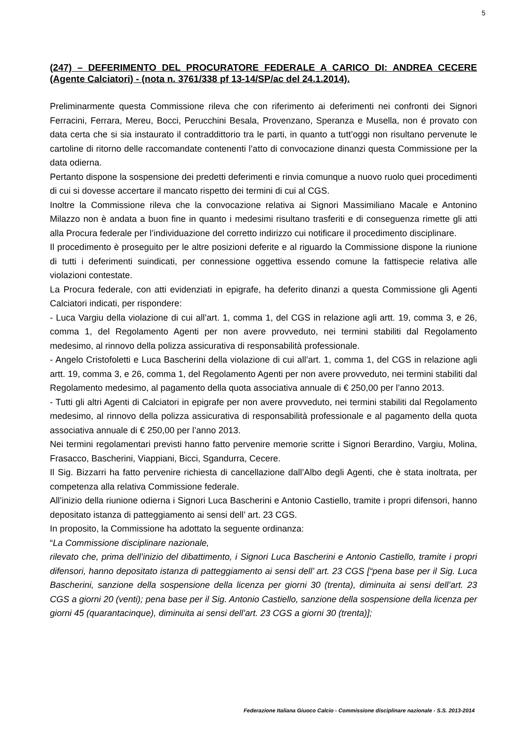5
(247) – DEFERIMENTO DEL PROCURATORE FEDERALE A CARICO DI: ANDREA CECERE (Agente Calciatori) - (nota n. 3761/338 pf 13-14/SP/ac del 24.1.2014).
Preliminarmente questa Commissione rileva che con riferimento ai deferimenti nei confronti dei Signori Ferracini, Ferrara, Mereu, Bocci, Perucchini Besala, Provenzano, Speranza e Musella, non é provato con data certa che si sia instaurato il contraddittorio tra le parti, in quanto a tutt’oggi non risultano pervenute le cartoline di ritorno delle raccomandate contenenti l’atto di convocazione dinanzi questa Commissione per la data odierna.
Pertanto dispone la sospensione dei predetti deferimenti e rinvia comunque a nuovo ruolo quei procedimenti di cui si dovesse accertare il mancato rispetto dei termini di cui al CGS.
Inoltre la Commissione rileva che la convocazione relativa ai Signori Massimiliano Macale e Antonino Milazzo non è andata a buon fine in quanto i medesimi risultano trasferiti e di conseguenza rimette gli atti alla Procura federale per l’individuazione del corretto indirizzo cui notificare il procedimento disciplinare.
Il procedimento è proseguito per le altre posizioni deferite e al riguardo la Commissione dispone la riunione di tutti i deferimenti suindicati, per connessione oggettiva essendo comune la fattispecie relativa alle violazioni contestate.
La Procura federale, con atti evidenziati in epigrafe, ha deferito dinanzi a questa Commissione gli Agenti Calciatori indicati, per rispondere:
- Luca Vargiu della violazione di cui all’art. 1, comma 1, del CGS in relazione agli artt. 19, comma 3, e 26, comma 1, del Regolamento Agenti per non avere provveduto, nei termini stabiliti dal Regolamento medesimo, al rinnovo della polizza assicurativa di responsabilità professionale.
- Angelo Cristofoletti e Luca Bascherini della violazione di cui all’art. 1, comma 1, del CGS in relazione agli artt. 19, comma 3, e 26, comma 1, del Regolamento Agenti per non avere provveduto, nei termini stabiliti dal Regolamento medesimo, al pagamento della quota associativa annuale di € 250,00 per l’anno 2013.
- Tutti gli altri Agenti di Calciatori in epigrafe per non avere provveduto, nei termini stabiliti dal Regolamento medesimo, al rinnovo della polizza assicurativa di responsabilità professionale e al pagamento della quota associativa annuale di € 250,00 per l’anno 2013.
Nei termini regolamentari previsti hanno fatto pervenire memorie scritte i Signori Berardino, Vargiu, Molina, Frasacco, Bascherini, Viappiani, Bicci, Sgandurra, Cecere.
Il Sig. Bizzarri ha fatto pervenire richiesta di cancellazione dall’Albo degli Agenti, che è stata inoltrata, per competenza alla relativa Commissione federale.
All’inizio della riunione odierna i Signori Luca Bascherini e Antonio Castiello, tramite i propri difensori, hanno depositato istanza di patteggiamento ai sensi dell’ art. 23 CGS.
In proposito, la Commissione ha adottato la seguente ordinanza:
“La Commissione disciplinare nazionale,
rilevato che, prima dell’inizio del dibattimento, i Signori Luca Bascherini e Antonio Castiello, tramite i propri difensori, hanno depositato istanza di patteggiamento ai sensi dell’ art. 23 CGS [“pena base per il Sig. Luca Bascherini, sanzione della sospensione della licenza per giorni 30 (trenta), diminuita ai sensi dell’art. 23 CGS a giorni 20 (venti); pena base per il Sig. Antonio Castiello, sanzione della sospensione della licenza per giorni 45 (quarantacinque), diminuita ai sensi dell’art. 23 CGS a giorni 30 (trenta)];
Federazione Italiana Giuoco Calcio - Commissione disciplinare nazionale - S.S. 2013-2014